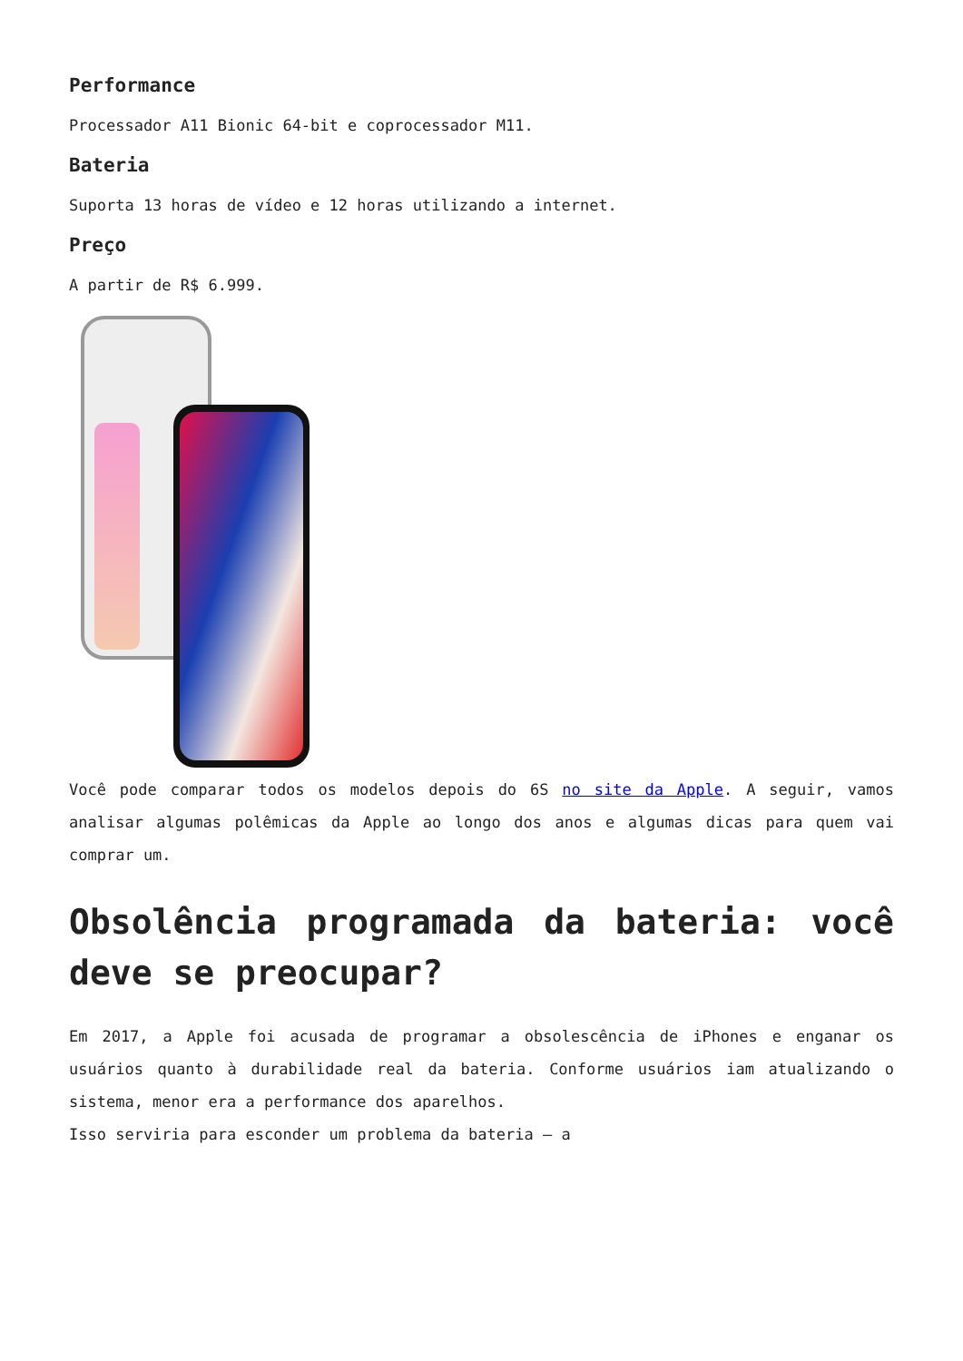Performance
Processador A11 Bionic 64-bit e coprocessador M11.
Bateria
Suporta 13 horas de vídeo e 12 horas utilizando a internet.
Preço
A partir de R$ 6.999.
Você pode comparar todos os modelos depois do 6S no site da Apple. A seguir, vamos analisar algumas polêmicas da Apple ao longo dos anos e algumas dicas para quem vai comprar um.
Obsolência programada da bateria: você deve se preocupar?
Em 2017, a Apple foi acusada de programar a obsolescência de iPhones e enganar os usuários quanto à durabilidade real da bateria. Conforme usuários iam atualizando o sistema, menor era a performance dos aparelhos.
Isso serviria para esconder um problema da bateria – a